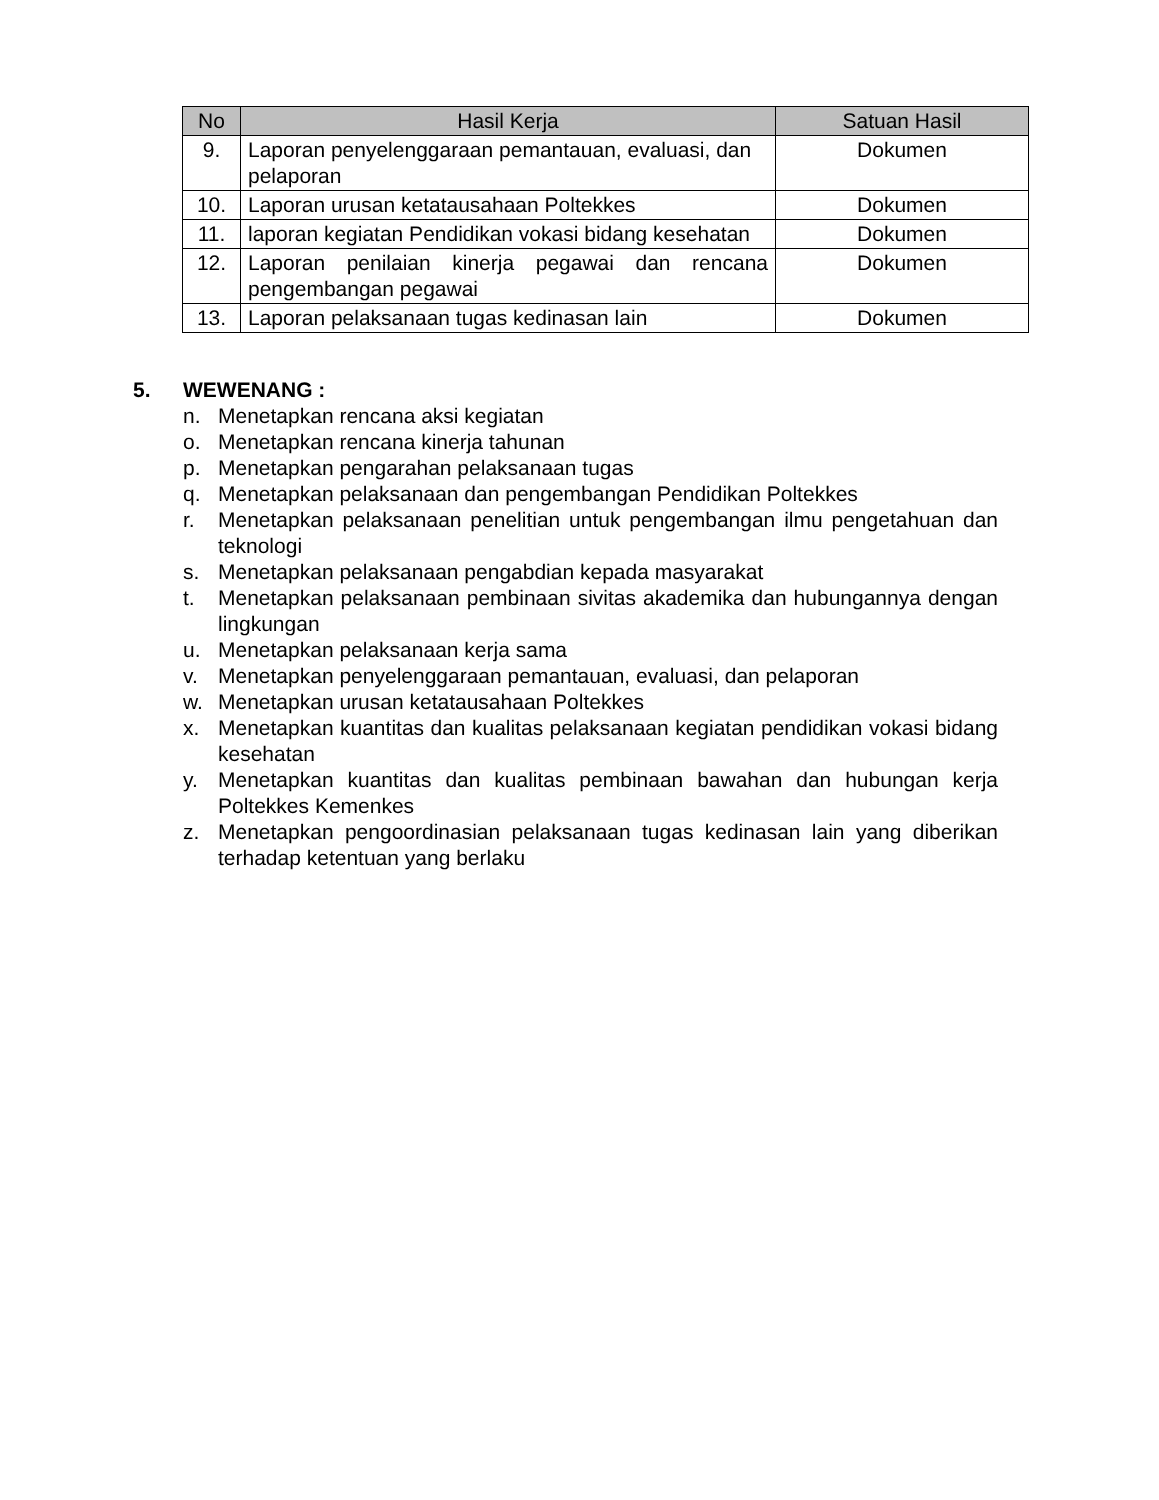| No | Hasil Kerja | Satuan Hasil |
| --- | --- | --- |
| 9. | Laporan penyelenggaraan pemantauan, evaluasi, dan pelaporan | Dokumen |
| 10. | Laporan urusan ketatausahaan Poltekkes | Dokumen |
| 11. | laporan kegiatan Pendidikan vokasi bidang kesehatan | Dokumen |
| 12. | Laporan penilaian kinerja pegawai dan rencana pengembangan pegawai | Dokumen |
| 13. | Laporan pelaksanaan tugas kedinasan lain | Dokumen |
5. WEWENANG :
n. Menetapkan rencana aksi kegiatan
o. Menetapkan rencana kinerja tahunan
p. Menetapkan pengarahan pelaksanaan tugas
q. Menetapkan pelaksanaan dan pengembangan Pendidikan Poltekkes
r. Menetapkan pelaksanaan penelitian untuk pengembangan ilmu pengetahuan dan teknologi
s. Menetapkan pelaksanaan pengabdian kepada masyarakat
t. Menetapkan pelaksanaan pembinaan sivitas akademika dan hubungannya dengan lingkungan
u. Menetapkan pelaksanaan kerja sama
v. Menetapkan penyelenggaraan pemantauan, evaluasi, dan pelaporan
w. Menetapkan urusan ketatausahaan Poltekkes
x. Menetapkan kuantitas dan kualitas pelaksanaan kegiatan pendidikan vokasi bidang kesehatan
y. Menetapkan kuantitas dan kualitas pembinaan bawahan dan hubungan kerja Poltekkes Kemenkes
z. Menetapkan pengoordinasian pelaksanaan tugas kedinasan lain yang diberikan terhadap ketentuan yang berlaku